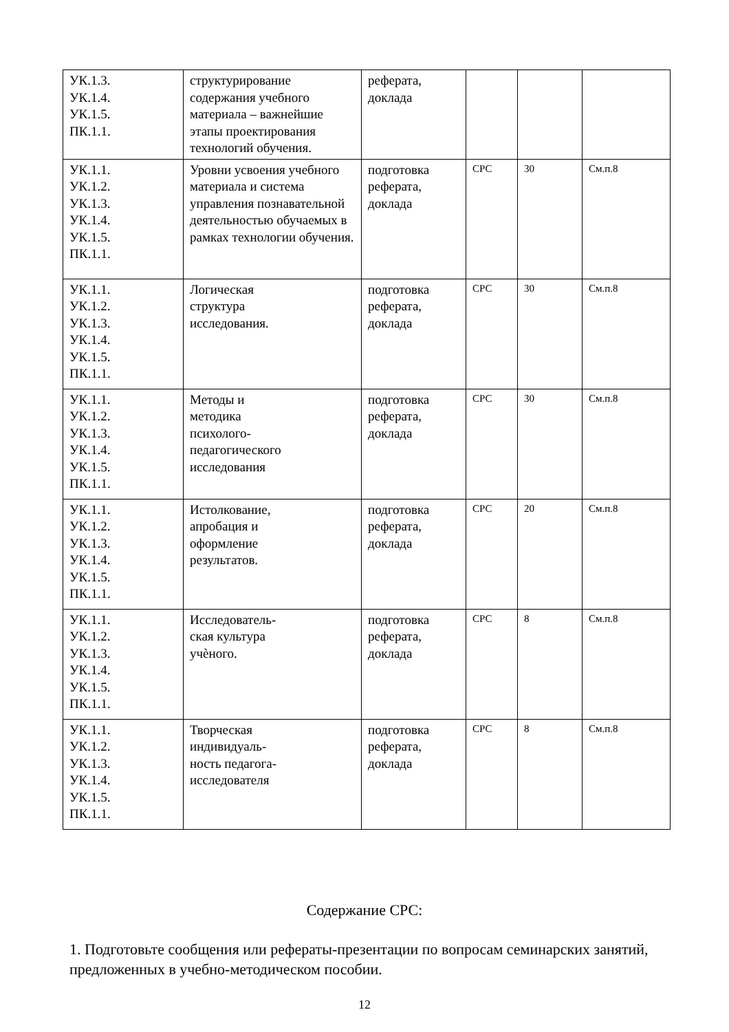| УК.1.3. УК.1.4. УК.1.5. ПК.1.1. | структурирование содержания учебного материала – важнейшие этапы проектирования технологий обучения. | реферата, доклада | | | |
| УК.1.1. УК.1.2. УК.1.3. УК.1.4. УК.1.5. ПК.1.1. | Уровни усвоения учебного материала и система управления познавательной деятельностью обучаемых в рамках технологии обучения. | подготовка реферата, доклада | СРС | 30 | См.п.8 |
| УК.1.1. УК.1.2. УК.1.3. УК.1.4. УК.1.5. ПК.1.1. | Логическая структура исследования. | подготовка реферата, доклада | СРС | 30 | См.п.8 |
| УК.1.1. УК.1.2. УК.1.3. УК.1.4. УК.1.5. ПК.1.1. | Методы и методика психолого- педагогического исследования | подготовка реферата, доклада | СРС | 30 | См.п.8 |
| УК.1.1. УК.1.2. УК.1.3. УК.1.4. УК.1.5. ПК.1.1. | Истолкование, апробация и оформление результатов. | подготовка реферата, доклада | СРС | 20 | См.п.8 |
| УК.1.1. УК.1.2. УК.1.3. УК.1.4. УК.1.5. ПК.1.1. | Исследователь- ская культура учѐного. | подготовка реферата, доклада | СРС | 8 | См.п.8 |
| УК.1.1. УК.1.2. УК.1.3. УК.1.4. УК.1.5. ПК.1.1. | Творческая индивидуаль- ность педагога- исследователя | подготовка реферата, доклада | СРС | 8 | См.п.8 |
Содержание СРС:
1. Подготовьте сообщения или рефераты-презентации по вопросам семинарских занятий, предложенных в учебно-методическом пособии.
12